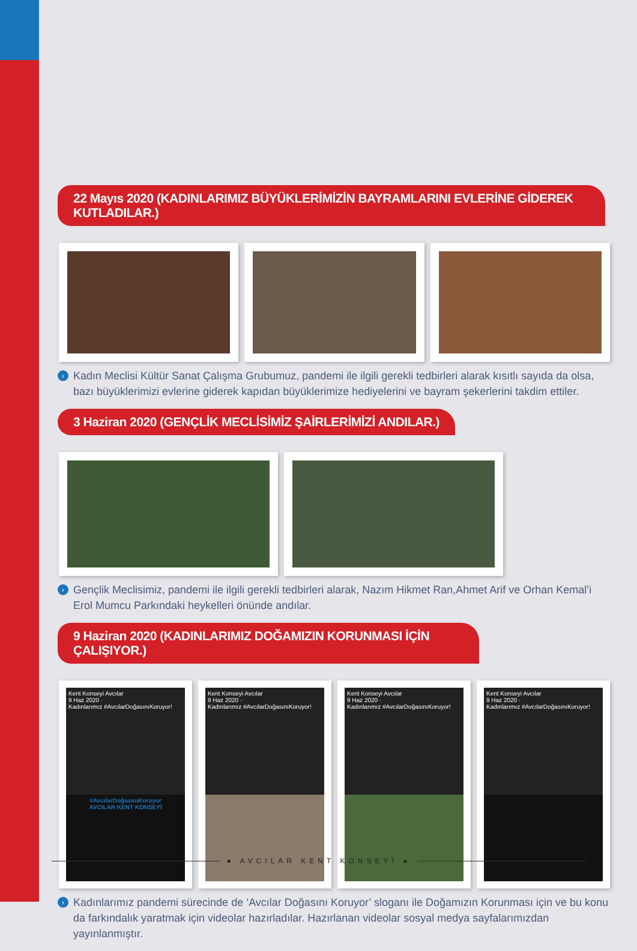22 Mayıs 2020 (KADINLARIMIZ BÜYÜKLERİMİZİN BAYRAMLARINI EVLERİNE GİDEREK KUTLADILAR.)
› Kadın Meclisi Kültür Sanat Çalışma Grubumuz, pandemi ile ilgili gerekli tedbirleri alarak kısıtlı sayıda da olsa, bazı büyüklerimizi evlerine giderek kapıdan büyüklerimize hediyelerini ve bayram şekerlerini takdim ettiler.
3 Haziran 2020 (GENÇLİK MECLİSİMİZ ŞAİRLERİMİZİ ANDILAR.)
› Gençlik Meclisimiz, pandemi ile ilgili gerekli tedbirleri alarak, Nazım Hikmet Ran,Ahmet Arif ve Orhan Kemal’i Erol Mumcu Parkındaki heykelleri önünde andılar.
9 Haziran 2020 (KADINLARIMIZ DOĞAMIZIN KORUNMASI İÇİN ÇALIŞIYOR.)
Kent Konseyi Avcılar
9 Haz 2020 ·
Kadınlarımız #AvcılarDoğasınıKoruyor!
#AvcılarDoğasınıKoruyor
AVCILAR KENT KONSEYİ
Kent Konseyi Avcılar
9 Haz 2020 ·
Kadınlarımız #AvcılarDoğasınıKoruyor!
Kent Konseyi Avcılar
9 Haz 2020 ·
Kadınlarımız #AvcılarDoğasınıKoruyor!
Kent Konseyi Avcılar
9 Haz 2020 ·
Kadınlarımız #AvcılarDoğasınıKoruyor!
› Kadınlarımız pandemi sürecinde de ‘Avcılar Doğasını Koruyor’ sloganı ile Doğamızın Korunması için ve bu konu da farkındalık yaratmak için videolar hazırladılar. Hazırlanan videolar sosyal medya sayfalarımızdan yayınlanmıştır.
● AVCILAR KENT KONSEYİ ●